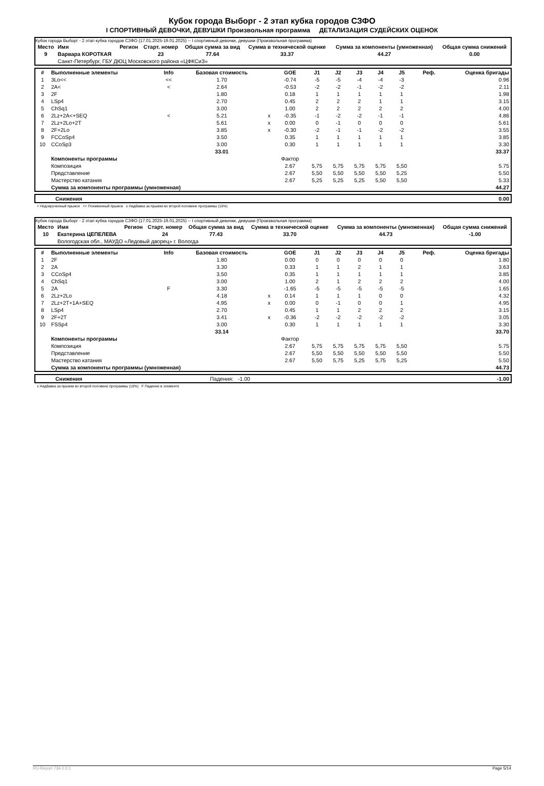Кубок города Выборг - 2 этап кубка городов СЗФО
I СПОРТИВНЫЙ ДЕВОЧКИ, ДЕВУШКИ Произвольная программа ДЕТАЛИЗАЦИЯ СУДЕЙСКИХ ОЦЕНОК
Кубок города Выборг - 2 этап кубка городов СЗФО (17.01.2025-19.01.2025) -- I спортивный девочки, девушки (Произвольная программа)
| Место | Имя | Регион | Старт. номер | Общая сумма за вид | Сумма в технической оценке | Сумма за компоненты (умноженная) | Общая сумма снижений |
| --- | --- | --- | --- | --- | --- | --- | --- |
| 9 | Варвара КОРОТКАЯ | | 23 | 77.64 | 33.37 | 44.27 | 0.00 |
| | Санкт-Петербург, ГБУ ДЮЦ Московского района «ЦФКСиЗ» | | | | | | |
| # | Выполненные элементы | Info | Базовая стоимость | | GOE | J1 | J2 | J3 | J4 | J5 | Реф. | Оценка бригады |
| --- | --- | --- | --- | --- | --- | --- | --- | --- | --- | --- | --- | --- |
| 1 | 3Lo<< | << | 1.70 | | -0.74 | -5 | -5 | -4 | -4 | -3 | | 0.96 |
| 2 | 2A< | < | 2.64 | | -0.53 | -2 | -2 | -1 | -2 | -2 | | 2.11 |
| 3 | 2F | | 1.80 | | 0.18 | 1 | 1 | 1 | 1 | 1 | | 1.98 |
| 4 | LSp4 | | 2.70 | | 0.45 | 2 | 2 | 2 | 1 | 1 | | 3.15 |
| 5 | ChSq1 | | 3.00 | | 1.00 | 2 | 2 | 2 | 2 | 2 | | 4.00 |
| 6 | 2Lz+2A<+SEQ | < | 5.21 | x | -0.35 | -1 | -2 | -2 | -1 | -1 | | 4.86 |
| 7 | 2Lz+2Lo+2T | | 5.61 | x | 0.00 | 0 | -1 | 0 | 0 | 0 | | 5.61 |
| 8 | 2F+2Lo | | 3.85 | x | -0.30 | -2 | -1 | -1 | -2 | -2 | | 3.55 |
| 9 | FCCoSp4 | | 3.50 | | 0.35 | 1 | 1 | 1 | 1 | 1 | | 3.85 |
| 10 | CCoSp3 | | 3.00 | | 0.30 | 1 | 1 | 1 | 1 | 1 | | 3.30 |
| | | | 33.01 | | | | | | | | | 33.37 |
| | Компоненты программы | | | | Фактор | | | | | | | |
| | Композиция | | | | 2.67 | 5,75 | 5,75 | 5,75 | 5,75 | 5,50 | | 5.75 |
| | Представление | | | | 2.67 | 5,50 | 5,50 | 5,50 | 5,50 | 5,25 | | 5.50 |
| | Мастерство катания | | | | 2.67 | 5,25 | 5,25 | 5,25 | 5,50 | 5,50 | | 5.33 |
| | Сумма за компоненты программы (умноженная) | | | | | | | | | | | 44.27 |
| | Снижения | 0.00 |
< Недокрученный прыжок << Пониженный прыжок x Надбавка за прыжки во второй половине программы (10%)
Кубок города Выборг - 2 этап кубка городов СЗФО (17.01.2025-19.01.2025) -- I спортивный девочки, девушки (Произвольная программа)
| Место | Имя | Регион | Старт. номер | Общая сумма за вид | Сумма в технической оценке | Сумма за компоненты (умноженная) | Общая сумма снижений |
| --- | --- | --- | --- | --- | --- | --- | --- |
| 10 | Екатерина ЦЕПЕЛЕВА | | 24 | 77.43 | 33.70 | 44.73 | -1.00 |
| | Вологодская обл., МАУДО «Ледовый дворец» г. Вологда | | | | | | |
| # | Выполненные элементы | Info | Базовая стоимость | | GOE | J1 | J2 | J3 | J4 | J5 | Реф. | Оценка бригады |
| --- | --- | --- | --- | --- | --- | --- | --- | --- | --- | --- | --- | --- |
| 1 | 2F | | 1.80 | | 0.00 | 0 | 0 | 0 | 0 | 0 | | 1.80 |
| 2 | 2A | | 3.30 | | 0.33 | 1 | 1 | 2 | 1 | 1 | | 3.63 |
| 3 | CCoSp4 | | 3.50 | | 0.35 | 1 | 1 | 1 | 1 | 1 | | 3.85 |
| 4 | ChSq1 | | 3.00 | | 1.00 | 2 | 1 | 2 | 2 | 2 | | 4.00 |
| 5 | 2A | F | 3.30 | | -1.65 | -5 | -5 | -5 | -5 | -5 | | 1.65 |
| 6 | 2Lz+2Lo | | 4.18 | x | 0.14 | 1 | 1 | 1 | 0 | 0 | | 4.32 |
| 7 | 2Lz+2T+1A+SEQ | | 4.95 | x | 0.00 | 0 | -1 | 0 | 0 | 1 | | 4.95 |
| 8 | LSp4 | | 2.70 | | 0.45 | 1 | 1 | 2 | 2 | 2 | | 3.15 |
| 9 | 2F+2T | | 3.41 | x | -0.36 | -2 | -2 | -2 | -2 | -2 | | 3.05 |
| 10 | FSSp4 | | 3.00 | | 0.30 | 1 | 1 | 1 | 1 | 1 | | 3.30 |
| | | | 33.14 | | | | | | | | | 33.70 |
| | Компоненты программы | | | | Фактор | | | | | | | |
| | Композиция | | | | 2.67 | 5,75 | 5,75 | 5,75 | 5,75 | 5,50 | | 5.75 |
| | Представление | | | | 2.67 | 5,50 | 5,50 | 5,50 | 5,50 | 5,50 | | 5.50 |
| | Мастерство катания | | | | 2.67 | 5,50 | 5,75 | 5,25 | 5,75 | 5,25 | | 5.50 |
| | Сумма за компоненты программы (умноженная) | | | | | | | | | | | 44.73 |
| | Снижения | Падения: -1.00 | -1.00 |
x Надбавка за прыжки во второй половине программы (10%) F Падение в элементе
RU-Report 73A 0.0.1 Page 5/14